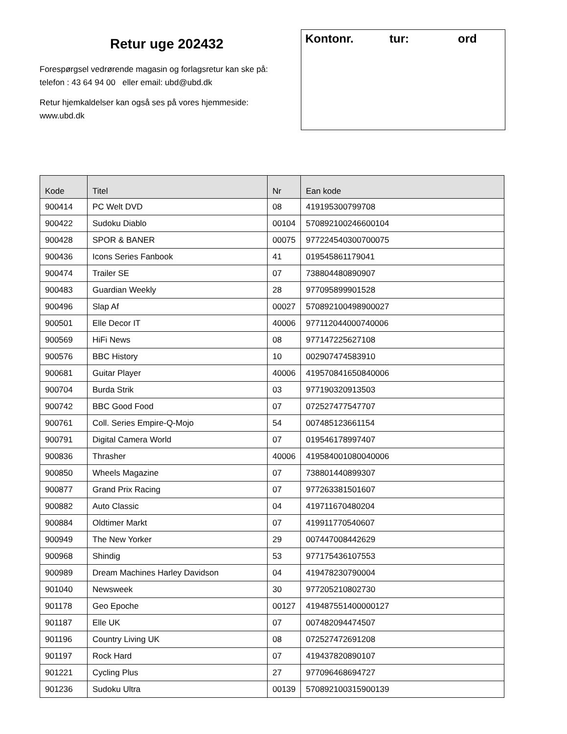Retur uge 202432
Forespørgsel vedrørende magasin og forlagsretur kan ske på:
telefon : 43 64 94 00 eller email: ubd@ubd.dk
Retur hjemkaldelser kan også ses på vores hjemmeside:
www.ubd.dk
Kontonr. tur: ord
| Kode | Titel | Nr | Ean kode |
| --- | --- | --- | --- |
| 900414 | PC Welt DVD | 08 | 419195300799708 |
| 900422 | Sudoku Diablo | 00104 | 570892100246600104 |
| 900428 | SPOR & BANER | 00075 | 977224540300700075 |
| 900436 | Icons Series Fanbook | 41 | 019545861179041 |
| 900474 | Trailer SE | 07 | 738804480890907 |
| 900483 | Guardian Weekly | 28 | 977095899901528 |
| 900496 | Slap Af | 00027 | 570892100498900027 |
| 900501 | Elle Decor IT | 40006 | 977112044000740006 |
| 900569 | HiFi News | 08 | 977147225627108 |
| 900576 | BBC History | 10 | 002907474583910 |
| 900681 | Guitar Player | 40006 | 419570841650840006 |
| 900704 | Burda Strik | 03 | 977190320913503 |
| 900742 | BBC Good Food | 07 | 072527477547707 |
| 900761 | Coll. Series Empire-Q-Mojo | 54 | 007485123661154 |
| 900791 | Digital Camera World | 07 | 019546178997407 |
| 900836 | Thrasher | 40006 | 419584001080040006 |
| 900850 | Wheels Magazine | 07 | 738801440899307 |
| 900877 | Grand Prix Racing | 07 | 977263381501607 |
| 900882 | Auto Classic | 04 | 419711670480204 |
| 900884 | Oldtimer Markt | 07 | 419911770540607 |
| 900949 | The New Yorker | 29 | 007447008442629 |
| 900968 | Shindig | 53 | 977175436107553 |
| 900989 | Dream Machines Harley Davidson | 04 | 419478230790004 |
| 901040 | Newsweek | 30 | 977205210802730 |
| 901178 | Geo Epoche | 00127 | 419487551400000127 |
| 901187 | Elle UK | 07 | 007482094474507 |
| 901196 | Country Living UK | 08 | 072527472691208 |
| 901197 | Rock Hard | 07 | 419437820890107 |
| 901221 | Cycling Plus | 27 | 977096468694727 |
| 901236 | Sudoku Ultra | 00139 | 570892100315900139 |